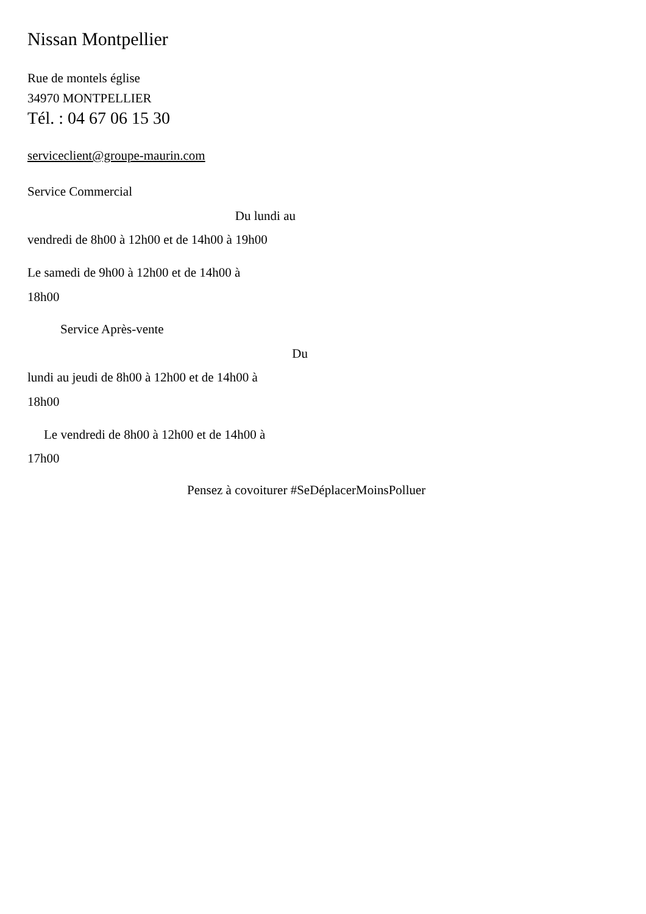Nissan Montpellier
Rue de montels église
34970 MONTPELLIER
Tél. : 04 67 06 15 30
serviceclient@groupe-maurin.com
Service Commercial
Du lundi au
vendredi de 8h00 à 12h00 et de 14h00 à 19h00
Le samedi de 9h00 à 12h00 et de 14h00 à
18h00
Service Après-vente
Du
lundi au jeudi de 8h00 à 12h00 et de 14h00 à
18h00
Le vendredi de 8h00 à 12h00 et de 14h00 à
17h00
Pensez à covoiturer #SeDéplacerMoinsPolluer